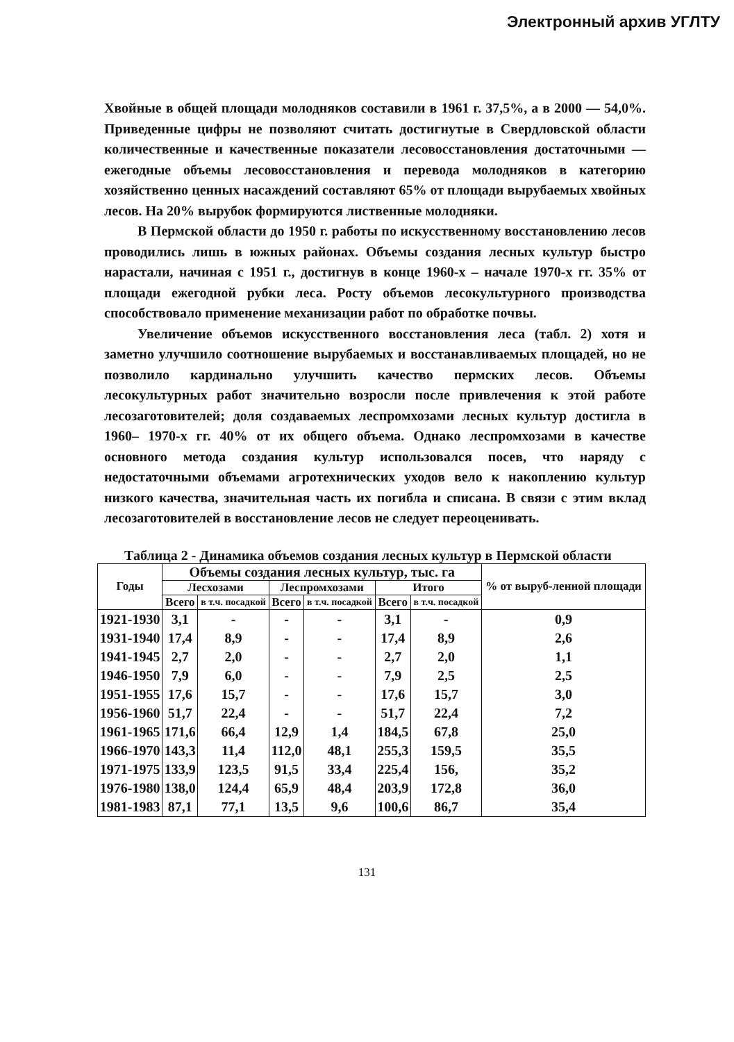Электронный архив УГЛТУ
Хвойные в общей площади молодняков составили в 1961 г. 37,5%, а в 2000 — 54,0%. Приведенные цифры не позволяют считать достигнутые в Свердловской области количественные и качественные показатели лесовосстановления достаточными — ежегодные объемы лесовосстановления и перевода молодняков в категорию хозяйственно ценных насаждений составляют 65% от площади вырубаемых хвойных лесов. На 20% вырубок формируются лиственные молодняки.
В Пермской области до 1950 г. работы по искусственному восстановлению лесов проводились лишь в южных районах. Объемы создания лесных культур быстро нарастали, начиная с 1951 г., достигнув в конце 1960-х – начале 1970-х гг. 35% от площади ежегодной рубки леса. Росту объемов лесокультурного производства способствовало применение механизации работ по обработке почвы.
Увеличение объемов искусственного восстановления леса (табл. 2) хотя и заметно улучшило соотношение вырубаемых и восстанавливаемых площадей, но не позволило кардинально улучшить качество пермских лесов. Объемы лесокультурных работ значительно возросли после привлечения к этой работе лесозаготовителей; доля создаваемых леспромхозами лесных культур достигла в 1960– 1970-х гг. 40% от их общего объема. Однако леспромхозами в качестве основного метода создания культур использовался посев, что наряду с недостаточными объемами агротехнических уходов вело к накоплению культур низкого качества, значительная часть их погибла и списана. В связи с этим вклад лесозаготовителей в восстановление лесов не следует переоценивать.
Таблица 2 - Динамика объемов создания лесных культур в Пермской области
| Годы | Объемы создания лесных культур, тыс. га | | | | | | % от выруб-ленной площади |
| --- | --- | --- | --- | --- | --- | --- | --- |
| | Лесхозами | | Леспромхозами | | Итого | | |
| | Всего | в т.ч. посадкой | Всего | в т.ч. посадкой | Всего | в т.ч. посадкой | |
| 1921-1930 | 3,1 | - | - | - | 3,1 | - | 0,9 |
| 1931-1940 | 17,4 | 8,9 | - | - | 17,4 | 8,9 | 2,6 |
| 1941-1945 | 2,7 | 2,0 | - | - | 2,7 | 2,0 | 1,1 |
| 1946-1950 | 7,9 | 6,0 | - | - | 7,9 | 2,5 | 2,5 |
| 1951-1955 | 17,6 | 15,7 | - | - | 17,6 | 15,7 | 3,0 |
| 1956-1960 | 51,7 | 22,4 | - | - | 51,7 | 22,4 | 7,2 |
| 1961-1965 | 171,6 | 66,4 | 12,9 | 1,4 | 184,5 | 67,8 | 25,0 |
| 1966-1970 | 143,3 | 11,4 | 112,0 | 48,1 | 255,3 | 159,5 | 35,5 |
| 1971-1975 | 133,9 | 123,5 | 91,5 | 33,4 | 225,4 | 156, | 35,2 |
| 1976-1980 | 138,0 | 124,4 | 65,9 | 48,4 | 203,9 | 172,8 | 36,0 |
| 1981-1983 | 87,1 | 77,1 | 13,5 | 9,6 | 100,6 | 86,7 | 35,4 |
131